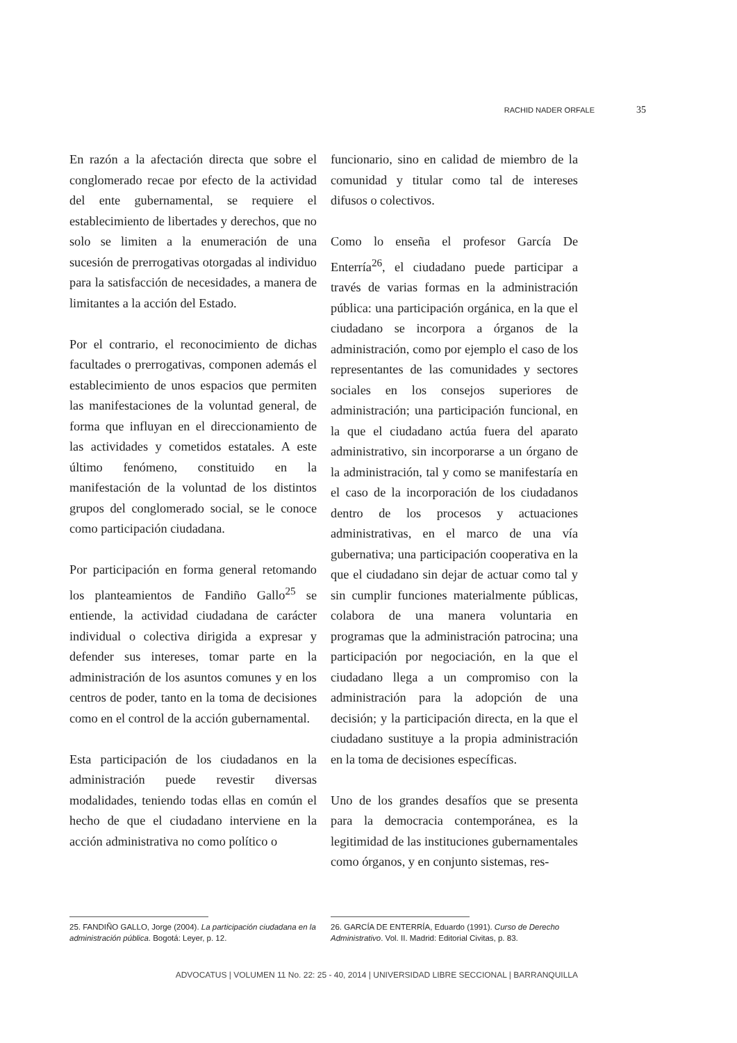RACHID NADER ORFALE 35
En razón a la afectación directa que sobre el conglomerado recae por efecto de la actividad del ente gubernamental, se requiere el establecimiento de libertades y derechos, que no solo se limiten a la enumeración de una sucesión de prerrogativas otorgadas al individuo para la satisfacción de necesidades, a manera de limitantes a la acción del Estado.
Por el contrario, el reconocimiento de dichas facultades o prerrogativas, componen además el establecimiento de unos espacios que permiten las manifestaciones de la voluntad general, de forma que influyan en el direccionamiento de las actividades y cometidos estatales. A este último fenómeno, constituido en la manifestación de la voluntad de los distintos grupos del conglomerado social, se le conoce como participación ciudadana.
Por participación en forma general retomando los planteamientos de Fandiño Gallo<sup>25</sup> se entiende, la actividad ciudadana de carácter individual o colectiva dirigida a expresar y defender sus intereses, tomar parte en la administración de los asuntos comunes y en los centros de poder, tanto en la toma de decisiones como en el control de la acción gubernamental.
Esta participación de los ciudadanos en la administración puede revestir diversas modalidades, teniendo todas ellas en común el hecho de que el ciudadano interviene en la acción administrativa no como político o
funcionario, sino en calidad de miembro de la comunidad y titular como tal de intereses difusos o colectivos.
Como lo enseña el profesor García De Enterría<sup>26</sup>, el ciudadano puede participar a través de varias formas en la administración pública: una participación orgánica, en la que el ciudadano se incorpora a órganos de la administración, como por ejemplo el caso de los representantes de las comunidades y sectores sociales en los consejos superiores de administración; una participación funcional, en la que el ciudadano actúa fuera del aparato administrativo, sin incorporarse a un órgano de la administración, tal y como se manifestaría en el caso de la incorporación de los ciudadanos dentro de los procesos y actuaciones administrativas, en el marco de una vía gubernativa; una participación cooperativa en la que el ciudadano sin dejar de actuar como tal y sin cumplir funciones materialmente públicas, colabora de una manera voluntaria en programas que la administración patrocina; una participación por negociación, en la que el ciudadano llega a un compromiso con la administración para la adopción de una decisión; y la participación directa, en la que el ciudadano sustituye a la propia administración en la toma de decisiones específicas.
Uno de los grandes desafíos que se presenta para la democracia contemporánea, es la legitimidad de las instituciones gubernamentales como órganos, y en conjunto sistemas, res-
25. FANDIÑO GALLO, Jorge (2004). La participación ciudadana en la administración pública. Bogotá: Leyer, p. 12.
26. GARCÍA DE ENTERRÍA, Eduardo (1991). Curso de Derecho Administrativo. Vol. II. Madrid: Editorial Civitas, p. 83.
ADVOCATUS | VOLUMEN 11 No. 22: 25 - 40, 2014 | UNIVERSIDAD LIBRE SECCIONAL | BARRANQUILLA